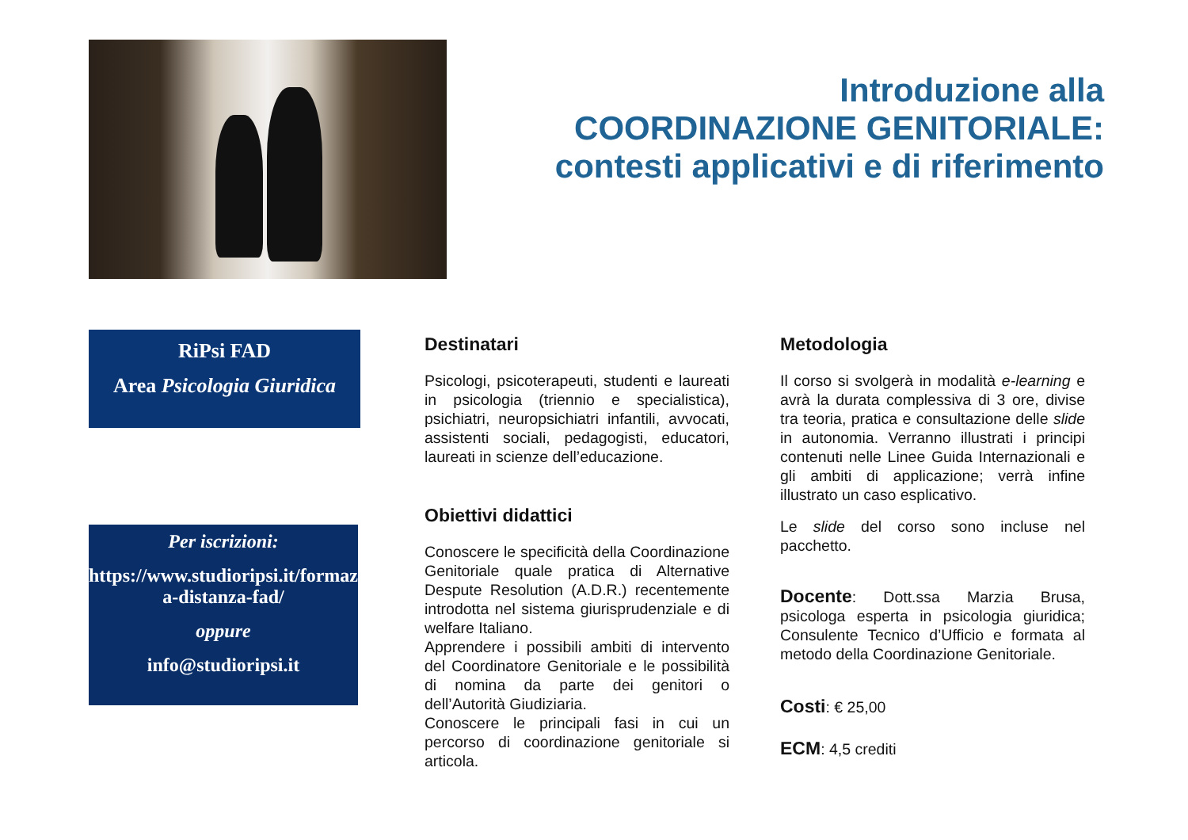Introduzione alla
COORDINAZIONE GENITORIALE:
contesti applicativi e di riferimento
RiPsi FAD
Area Psicologia Giuridica
Per iscrizioni:
https://www.studioripsi.it/formazione-a-distanza-fad/
oppure
info@studioripsi.it
Destinatari
Psicologi, psicoterapeuti, studenti e laureati in psicologia (triennio e specialistica), psichiatri, neuropsichiatri infantili, avvocati, assistenti sociali, pedagogisti, educatori, laureati in scienze dell’educazione.
Obiettivi didattici
Conoscere le specificità della Coordinazione Genitoriale quale pratica di Alternative Despute Resolution (A.D.R.) recentemente introdotta nel sistema giurisprudenziale e di welfare Italiano.
Apprendere i possibili ambiti di intervento del Coordinatore Genitoriale e le possibilità di nomina da parte dei genitori o dell’Autorità Giudiziaria.
Conoscere le principali fasi in cui un percorso di coordinazione genitoriale si articola.
Metodologia
Il corso si svolgerà in modalità e-learning e avrà la durata complessiva di 3 ore, divise tra teoria, pratica e consultazione delle slide in autonomia. Verranno illustrati i principi contenuti nelle Linee Guida Internazionali e gli ambiti di applicazione; verrà infine illustrato un caso esplicativo.
Le slide del corso sono incluse nel pacchetto.
Docente: Dott.ssa Marzia Brusa, psicologa esperta in psicologia giuridica; Consulente Tecnico d’Ufficio e formata al metodo della Coordinazione Genitoriale.
Costi: € 25,00
ECM: 4,5 crediti